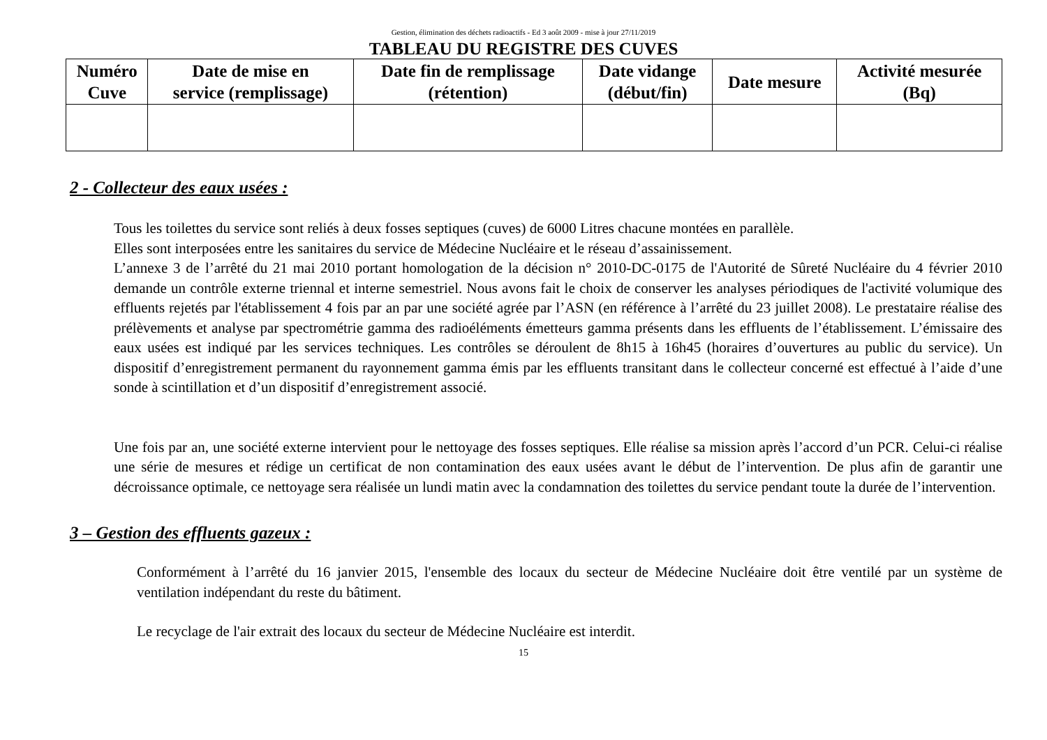Gestion, élimination des déchets radioactifs - Ed 3 août 2009 - mise à jour 27/11/2019
TABLEAU DU REGISTRE DES CUVES
| Numéro Cuve | Date de mise en service (remplissage) | Date fin de remplissage (rétention) | Date vidange (début/fin) | Date mesure | Activité mesurée (Bq) |
| --- | --- | --- | --- | --- | --- |
2 - Collecteur des eaux usées :
Tous les toilettes du service sont reliés à deux fosses septiques (cuves) de 6000 Litres chacune montées en parallèle.
Elles sont interposées entre les sanitaires du service de Médecine Nucléaire et le réseau d’assainissement.
L’annexe 3 de l’arrêté du 21 mai 2010 portant homologation de la décision n° 2010-DC-0175 de l'Autorité de Sûreté Nucléaire du 4 février 2010 demande un contrôle externe triennal et interne semestriel. Nous avons fait le choix de conserver les analyses périodiques de l'activité volumique des effluents rejetés par l'établissement 4 fois par an par une société agrée par l’ASN (en référence à l’arrêté du 23 juillet 2008). Le prestataire réalise des prélèvements et analyse par spectrométrie gamma des radioéléments émetteurs gamma présents dans les effluents de l’établissement. L’émissaire des eaux usées est indiqué par les services techniques. Les contrôles se déroulent de 8h15 à 16h45 (horaires d’ouvertures au public du service). Un dispositif d’enregistrement permanent du rayonnement gamma émis par les effluents transitant dans le collecteur concerné est effectué à l’aide d’une sonde à scintillation et d’un dispositif d’enregistrement associé.
Une fois par an, une société externe intervient pour le nettoyage des fosses septiques. Elle réalise sa mission après l’accord d’un PCR. Celui-ci réalise une série de mesures et rédige un certificat de non contamination des eaux usées avant le début de l’intervention. De plus afin de garantir une décroissance optimale, ce nettoyage sera réalisée un lundi matin avec la condamnation des toilettes du service pendant toute la durée de l’intervention.
3 – Gestion des effluents gazeux :
Conformément à l’arrêté du 16 janvier 2015, l'ensemble des locaux du secteur de Médecine Nucléaire doit être ventilé par un système de ventilation indépendant du reste du bâtiment.
Le recyclage de l'air extrait des locaux du secteur de Médecine Nucléaire est interdit.
15